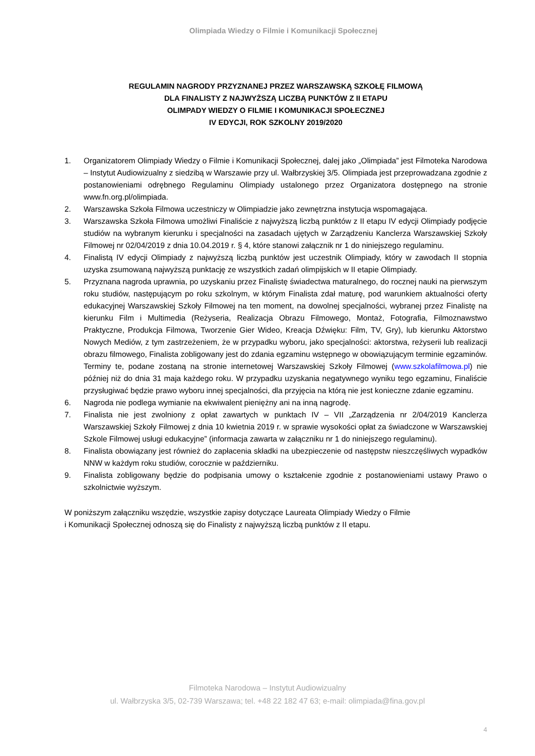Olimpiada Wiedzy o Filmie i Komunikacji Społecznej
REGULAMIN NAGRODY PRZYZNANEJ PRZEZ WARSZAWSKĄ SZKOŁĘ FILMOWĄ
DLA FINALISTY Z NAJWYŻSZĄ LICZBĄ PUNKTÓW Z II ETAPU
OLIMPADY WIEDZY O FILMIE I KOMUNIKACJI SPOŁECZNEJ
IV EDYCJI, ROK SZKOLNY 2019/2020
1. Organizatorem Olimpiady Wiedzy o Filmie i Komunikacji Społecznej, dalej jako „Olimpiada” jest Filmoteka Narodowa – Instytut Audiowizualny z siedzibą w Warszawie przy ul. Wałbrzyskiej 3/5. Olimpiada jest przeprowadzana zgodnie z postanowieniami odrębnego Regulaminu Olimpiady ustalonego przez Organizatora dostępnego na stronie www.fn.org.pl/olimpiada.
2. Warszawska Szkoła Filmowa uczestniczy w Olimpiadzie jako zewnętrzna instytucja wspomagająca.
3. Warszawska Szkoła Filmowa umożliwi Finaliście z najwyższą liczbą punktów z II etapu IV edycji Olimpiady podjęcie studiów na wybranym kierunku i specjalności na zasadach ujętych w Zarządzeniu Kanclerza Warszawskiej Szkoły Filmowej nr 02/04/2019 z dnia 10.04.2019 r. § 4, które stanowi załącznik nr 1 do niniejszego regulaminu.
4. Finalistą IV edycji Olimpiady z najwyższą liczbą punktów jest uczestnik Olimpiady, który w zawodach II stopnia uzyska zsumowaną najwyższą punktację ze wszystkich zadań olimpijskich w II etapie Olimpiady.
5. Przyznana nagroda uprawnia, po uzyskaniu przez Finalistę świadectwa maturalnego, do rocznej nauki na pierwszym roku studiów, następującym po roku szkolnym, w którym Finalista zdał maturę, pod warunkiem aktualności oferty edukacyjnej Warszawskiej Szkoły Filmowej na ten moment, na dowolnej specjalności, wybranej przez Finalistę na kierunku Film i Multimedia (Reżyseria, Realizacja Obrazu Filmowego, Montaż, Fotografia, Filmoznawstwo Praktyczne, Produkcja Filmowa, Tworzenie Gier Wideo, Kreacja Dźwięku: Film, TV, Gry), lub kierunku Aktorstwo Nowych Mediów, z tym zastrzeżeniem, że w przypadku wyboru, jako specjalności: aktorstwa, reżyserii lub realizacji obrazu filmowego, Finalista zobligowany jest do zdania egzaminu wstępnego w obowiązującym terminie egzaminów. Terminy te, podane zostaną na stronie internetowej Warszawskiej Szkoły Filmowej (www.szkolafilmowa.pl) nie później niż do dnia 31 maja każdego roku. W przypadku uzyskania negatywnego wyniku tego egzaminu, Finaliście przysługiwać będzie prawo wyboru innej specjalności, dla przyjęcia na którą nie jest konieczne zdanie egzaminu.
6. Nagroda nie podlega wymianie na ekwiwalent pieniężny ani na inną nagrodę.
7. Finalista nie jest zwolniony z opłat zawartych w punktach IV – VII „Zarządzenia nr 2/04/2019 Kanclerza Warszawskiej Szkoły Filmowej z dnia 10 kwietnia 2019 r. w sprawie wysokości opłat za świadczone w Warszawskiej Szkole Filmowej usługi edukacyjne” (informacja zawarta w załączniku nr 1 do niniejszego regulaminu).
8. Finalista obowiązany jest również do zapłacenia składki na ubezpieczenie od następstw nieszczęśliwych wypadków NNW w każdym roku studiów, corocznie w październiku.
9. Finalista zobligowany będzie do podpisania umowy o kształcenie zgodnie z postanowieniami ustawy Prawo o szkolnictwie wyższym.
W poniższym załączniku wszędzie, wszystkie zapisy dotyczące Laureata Olimpiady Wiedzy o Filmie
i Komunikacji Społecznej odnoszą się do Finalisty z najwyższą liczbą punktów z II etapu.
Filmoteka Narodowa – Instytut Audiowizualny
ul. Wałbrzyska 3/5, 02-739 Warszawa; tel. +48 22 182 47 63; e-mail: olimpiada@fina.gov.pl
4